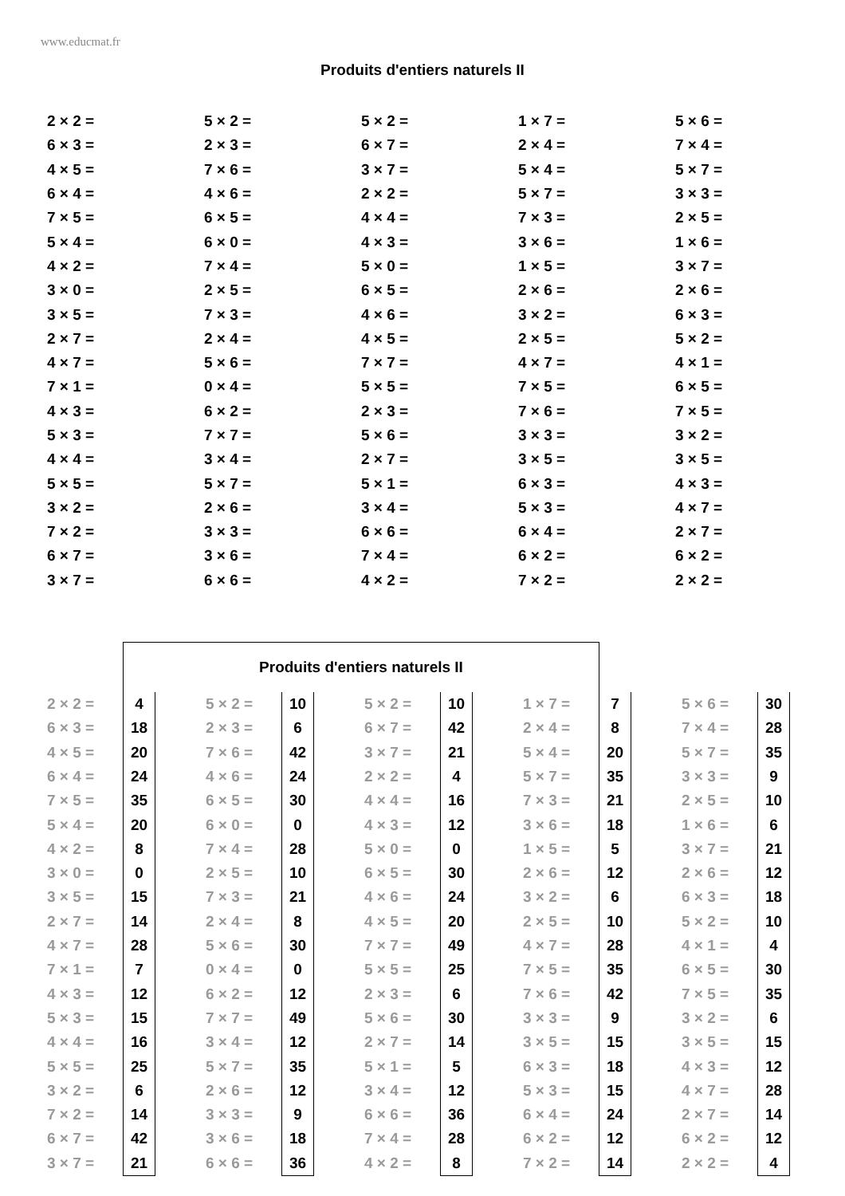www.educmat.fr
Produits d'entiers naturels II
| 2 × 2 = | 5 × 2 = | 5 × 2 = | 1 × 7 = | 5 × 6 = |
| 6 × 3 = | 2 × 3 = | 6 × 7 = | 2 × 4 = | 7 × 4 = |
| 4 × 5 = | 7 × 6 = | 3 × 7 = | 5 × 4 = | 5 × 7 = |
| 6 × 4 = | 4 × 6 = | 2 × 2 = | 5 × 7 = | 3 × 3 = |
| 7 × 5 = | 6 × 5 = | 4 × 4 = | 7 × 3 = | 2 × 5 = |
| 5 × 4 = | 6 × 0 = | 4 × 3 = | 3 × 6 = | 1 × 6 = |
| 4 × 2 = | 7 × 4 = | 5 × 0 = | 1 × 5 = | 3 × 7 = |
| 3 × 0 = | 2 × 5 = | 6 × 5 = | 2 × 6 = | 2 × 6 = |
| 3 × 5 = | 7 × 3 = | 4 × 6 = | 3 × 2 = | 6 × 3 = |
| 2 × 7 = | 2 × 4 = | 4 × 5 = | 2 × 5 = | 5 × 2 = |
| 4 × 7 = | 5 × 6 = | 7 × 7 = | 4 × 7 = | 4 × 1 = |
| 7 × 1 = | 0 × 4 = | 5 × 5 = | 7 × 5 = | 6 × 5 = |
| 4 × 3 = | 6 × 2 = | 2 × 3 = | 7 × 6 = | 7 × 5 = |
| 5 × 3 = | 7 × 7 = | 5 × 6 = | 3 × 3 = | 3 × 2 = |
| 4 × 4 = | 3 × 4 = | 2 × 7 = | 3 × 5 = | 3 × 5 = |
| 5 × 5 = | 5 × 7 = | 5 × 1 = | 6 × 3 = | 4 × 3 = |
| 3 × 2 = | 2 × 6 = | 3 × 4 = | 5 × 3 = | 4 × 7 = |
| 7 × 2 = | 3 × 3 = | 6 × 6 = | 6 × 4 = | 2 × 7 = |
| 6 × 7 = | 3 × 6 = | 7 × 4 = | 6 × 2 = | 6 × 2 = |
| 3 × 7 = | 6 × 6 = | 4 × 2 = | 7 × 2 = | 2 × 2 = |
| | Produits d'entiers naturels II | | | | | | | | | | | | |
| 2 × 2 = | 4 | | 5 × 2 = | 10 | | 5 × 2 = | 10 | | 1 × 7 = | 7 | | 5 × 6 = | 30 |
| 6 × 3 = | 18 | | 2 × 3 = | 6 | | 6 × 7 = | 42 | | 2 × 4 = | 8 | | 7 × 4 = | 28 |
| 4 × 5 = | 20 | | 7 × 6 = | 42 | | 3 × 7 = | 21 | | 5 × 4 = | 20 | | 5 × 7 = | 35 |
| 6 × 4 = | 24 | | 4 × 6 = | 24 | | 2 × 2 = | 4 | | 5 × 7 = | 35 | | 3 × 3 = | 9 |
| 7 × 5 = | 35 | | 6 × 5 = | 30 | | 4 × 4 = | 16 | | 7 × 3 = | 21 | | 2 × 5 = | 10 |
| 5 × 4 = | 20 | | 6 × 0 = | 0 | | 4 × 3 = | 12 | | 3 × 6 = | 18 | | 1 × 6 = | 6 |
| 4 × 2 = | 8 | | 7 × 4 = | 28 | | 5 × 0 = | 0 | | 1 × 5 = | 5 | | 3 × 7 = | 21 |
| 3 × 0 = | 0 | | 2 × 5 = | 10 | | 6 × 5 = | 30 | | 2 × 6 = | 12 | | 2 × 6 = | 12 |
| 3 × 5 = | 15 | | 7 × 3 = | 21 | | 4 × 6 = | 24 | | 3 × 2 = | 6 | | 6 × 3 = | 18 |
| 2 × 7 = | 14 | | 2 × 4 = | 8 | | 4 × 5 = | 20 | | 2 × 5 = | 10 | | 5 × 2 = | 10 |
| 4 × 7 = | 28 | | 5 × 6 = | 30 | | 7 × 7 = | 49 | | 4 × 7 = | 28 | | 4 × 1 = | 4 |
| 7 × 1 = | 7 | | 0 × 4 = | 0 | | 5 × 5 = | 25 | | 7 × 5 = | 35 | | 6 × 5 = | 30 |
| 4 × 3 = | 12 | | 6 × 2 = | 12 | | 2 × 3 = | 6 | | 7 × 6 = | 42 | | 7 × 5 = | 35 |
| 5 × 3 = | 15 | | 7 × 7 = | 49 | | 5 × 6 = | 30 | | 3 × 3 = | 9 | | 3 × 2 = | 6 |
| 4 × 4 = | 16 | | 3 × 4 = | 12 | | 2 × 7 = | 14 | | 3 × 5 = | 15 | | 3 × 5 = | 15 |
| 5 × 5 = | 25 | | 5 × 7 = | 35 | | 5 × 1 = | 5 | | 6 × 3 = | 18 | | 4 × 3 = | 12 |
| 3 × 2 = | 6 | | 2 × 6 = | 12 | | 3 × 4 = | 12 | | 5 × 3 = | 15 | | 4 × 7 = | 28 |
| 7 × 2 = | 14 | | 3 × 3 = | 9 | | 6 × 6 = | 36 | | 6 × 4 = | 24 | | 2 × 7 = | 14 |
| 6 × 7 = | 42 | | 3 × 6 = | 18 | | 7 × 4 = | 28 | | 6 × 2 = | 12 | | 6 × 2 = | 12 |
| 3 × 7 = | 21 | | 6 × 6 = | 36 | | 4 × 2 = | 8 | | 7 × 2 = | 14 | | 2 × 2 = | 4 |